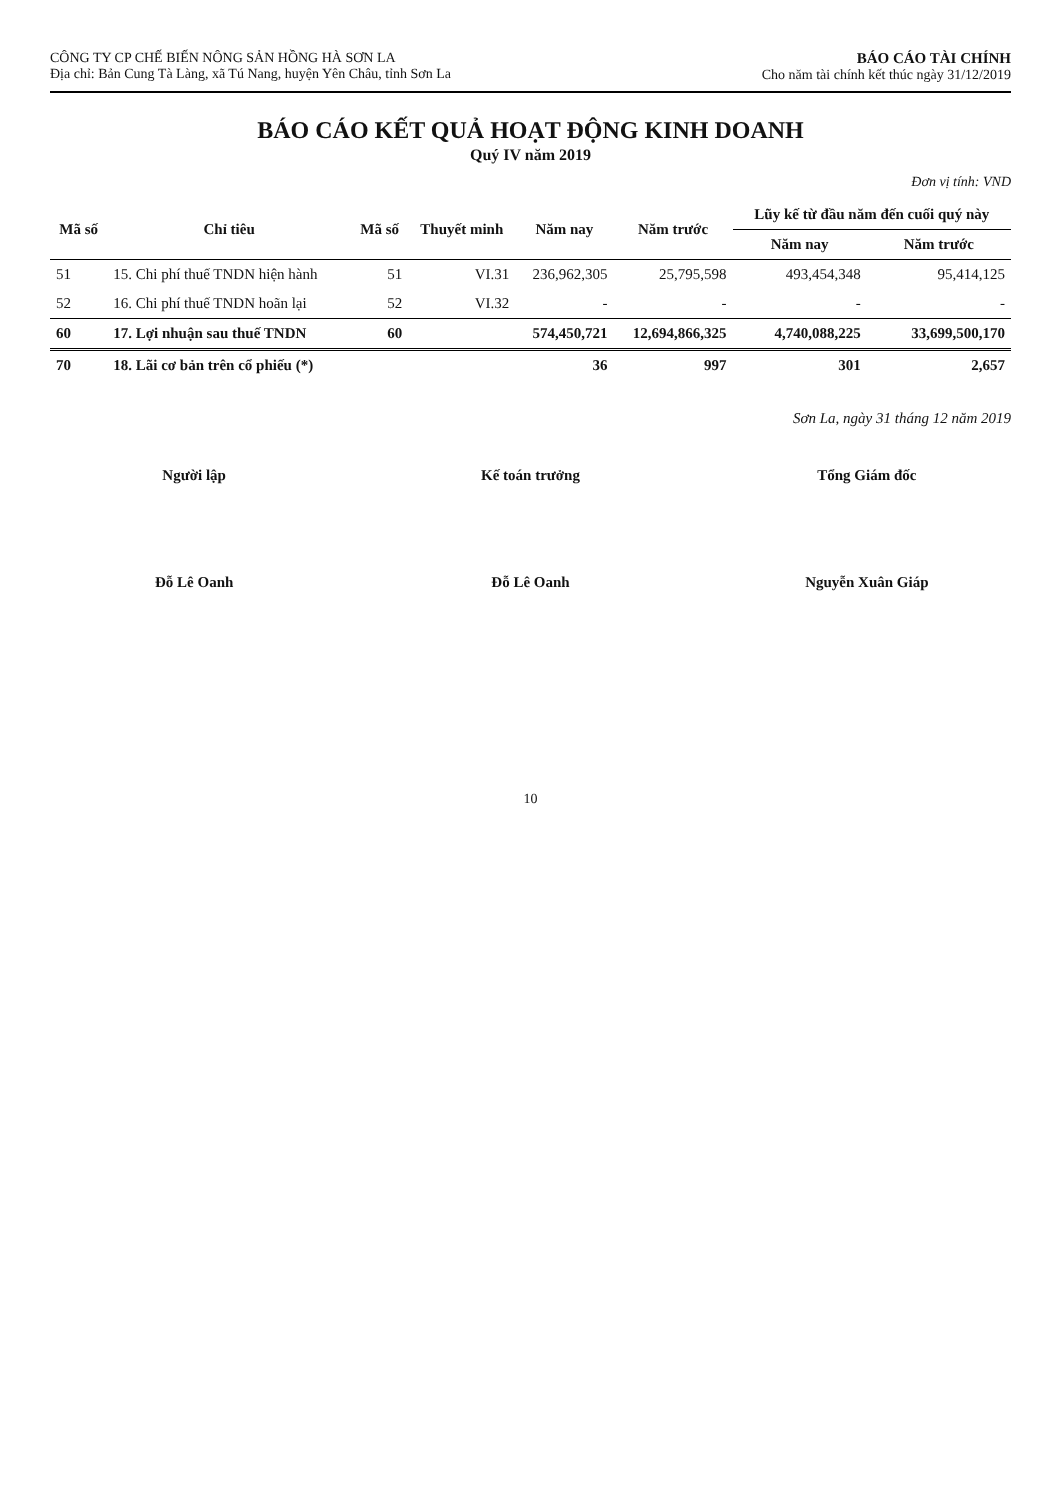CÔNG TY CP CHẾ BIẾN NÔNG SẢN HỒNG HÀ SƠN LA
Địa chỉ: Bản Cung Tà Làng, xã Tú Nang, huyện Yên Châu, tỉnh Sơn La
BÁO CÁO TÀI CHÍNH
Cho năm tài chính kết thúc ngày 31/12/2019
BÁO CÁO KẾT QUẢ HOẠT ĐỘNG KINH DOANH
Quý IV năm 2019
Đơn vị tính: VND
| Mã số | Chỉ tiêu | Mã số | Thuyết minh | Năm nay | Năm trước | Lũy kế từ đầu năm đến cuối quý này | |
| --- | --- | --- | --- | --- | --- | --- | --- |
| | | | | | | Năm nay | Năm trước |
| 51 | 15. Chi phí thuế TNDN hiện hành | 51 | VI.31 | 236,962,305 | 25,795,598 | 493,454,348 | 95,414,125 |
| 52 | 16. Chi phí thuế TNDN hoãn lại | 52 | VI.32 | - | - | - | - |
| 60 | 17. Lợi nhuận sau thuế TNDN | 60 | | 574,450,721 | 12,694,866,325 | 4,740,088,225 | 33,699,500,170 |
| 70 | 18. Lãi cơ bản trên cổ phiếu (*) | | | 36 | 997 | 301 | 2,657 |
Sơn La, ngày 31 tháng 12 năm 2019
Người lập
Đỗ Lê Oanh
Kế toán trưởng
Đỗ Lê Oanh
Tổng Giám đốc
Nguyễn Xuân Giáp
10